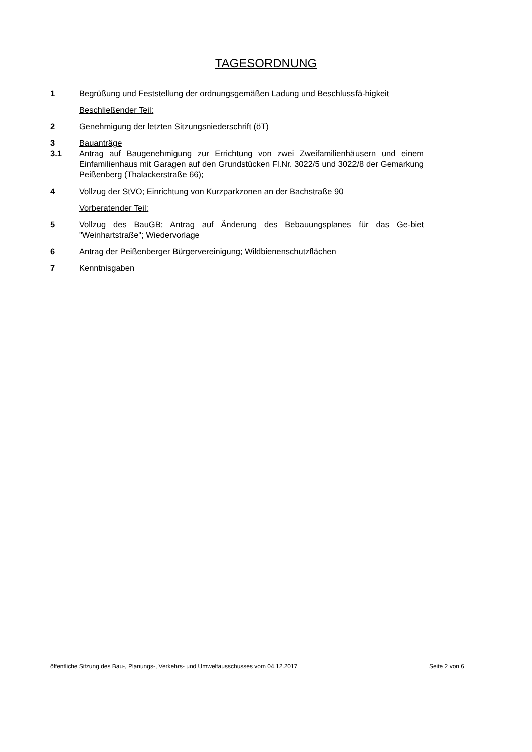TAGESORDNUNG
1 Begrüßung und Feststellung der ordnungsgemäßen Ladung und Beschlussfä-higkeit
Beschließender Teil:
2 Genehmigung der letzten Sitzungsniederschrift (öT)
3 Bauanträge
3.1 Antrag auf Baugenehmigung zur Errichtung von zwei Zweifamilienhäusern und einem Einfamilienhaus mit Garagen auf den Grundstücken Fl.Nr. 3022/5 und 3022/8 der Gemarkung Peißenberg (Thalackerstraße 66);
4 Vollzug der StVO; Einrichtung von Kurzparkzonen an der Bachstraße 90
Vorberatender Teil:
5 Vollzug des BauGB; Antrag auf Änderung des Bebauungsplanes für das Ge-biet "Weinhartstraße"; Wiedervorlage
6 Antrag der Peißenberger Bürgervereinigung; Wildbienenschutzflächen
7 Kenntnisgaben
öffentliche Sitzung des Bau-, Planungs-, Verkehrs- und Umweltausschusses vom 04.12.2017 Seite 2 von 6